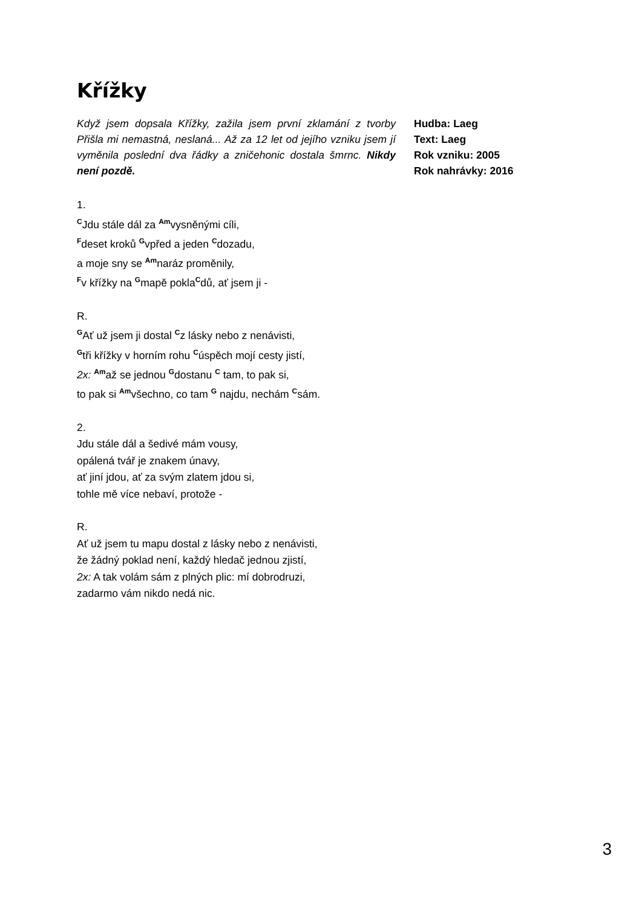Křížky
Když jsem dopsala Křížky, zažila jsem první zklamání z tvorby Přišla mi nemastná, neslaná... Až za 12 let od jejího vzniku jsem jí vyměnila poslední dva řádky a zničehonic dostala šmrnc. Nikdy není pozdě.
Hudba: Laeg
Text: Laeg
Rok vzniku: 2005
Rok nahrávky: 2016
1.
<sup>C</sup>Jdu stále dál za <sup>Am</sup>vysněnými cíli,
<sup>F</sup>deset kroků <sup>G</sup>vpřed a jeden <sup>C</sup>dozadu,
a moje sny se <sup>Am</sup>naráz proměnily,
<sup>F</sup>v křížky na <sup>G</sup>mapě pokla<sup>C</sup>dů, ať jsem ji -
R.
<sup>G</sup>Ať už jsem ji dostal <sup>C</sup>z lásky nebo z nenávisti,
<sup>G</sup>tři křížky v horním rohu <sup>C</sup>úspěch mojí cesty jistí,
2x: <sup>Am</sup>až se jednou <sup>G</sup>dostanu <sup>C</sup> tam, to pak si,
to pak si <sup>Am</sup>všechno, co tam <sup>G</sup> najdu, nechám <sup>C</sup>sám.
2.
Jdu stále dál a šedivé mám vousy,
opálená tvář je znakem únavy,
ať jiní jdou, ať za svým zlatem jdou si,
tohle mě více nebaví, protože -
R.
Ať už jsem tu mapu dostal z lásky nebo z nenávisti,
že žádný poklad není, každý hledač jednou zjistí,
2x: A tak volám sám z plných plic: mí dobrodruzi,
zadarmo vám nikdo nedá nic.
3